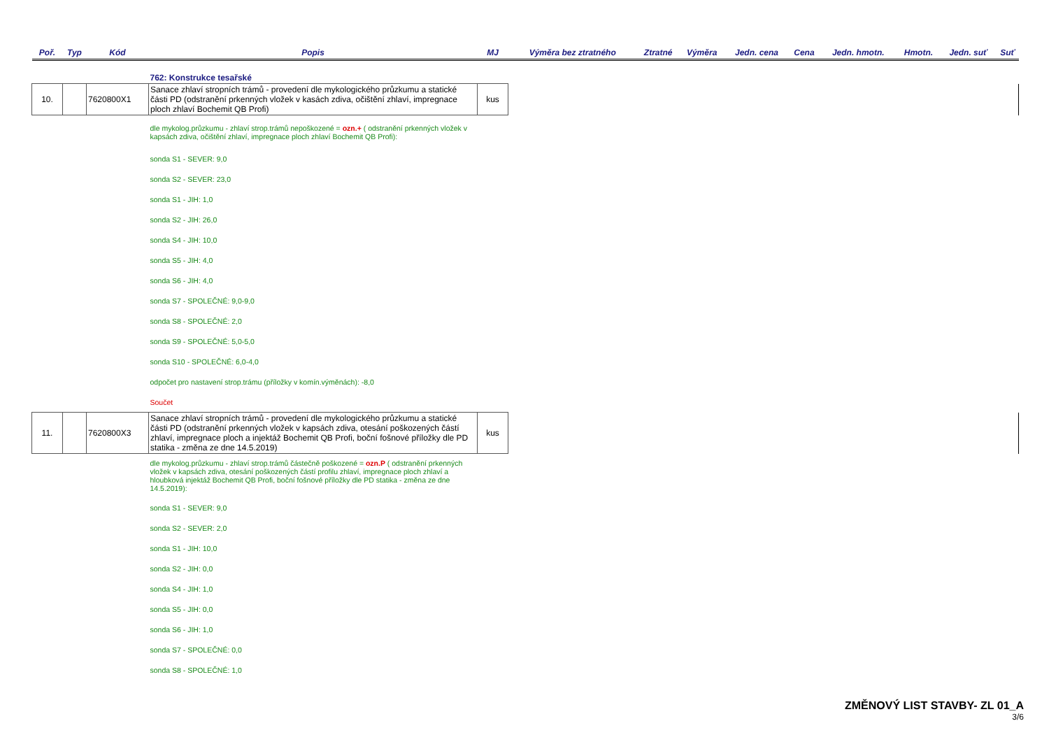| Poř. | Typ | Kód | Popis | MJ | Výměra bez ztratného | Ztratné | Výměra | Jedn. cena | Cena | Jedn. hmotn. | Hmotn. | Jedn. suť | Suť |
| --- | --- | --- | --- | --- | --- | --- | --- | --- | --- | --- | --- | --- | --- |
| | | | 762: Konstrukce tesařské | | | | | | | | | | |
| 10. | | 7620800X1 | Sanace zhlaví stropních trámů - provedení dle mykologického průzkumu a statické části PD (odstranění prkenných vložek v kasách zdiva, očištění zhlaví, impregnace ploch zhlaví Bochemit QB Profi) | kus | | | | | | | | | |
| | | | dle mykolog.průzkumu - zhlaví strop.trámů nepoškozené = ozn.+ ( odstranění prkenných vložek v kapsách zdiva, očištění zhlaví, impregnace ploch zhlaví Bochemit QB Profi): | | | | | | | | | | |
| | | | sonda S1 - SEVER: 9,0 | | | | | | | | | | |
| | | | sonda S2 - SEVER: 23,0 | | | | | | | | | | |
| | | | sonda S1 - JIH: 1,0 | | | | | | | | | | |
| | | | sonda S2 - JIH: 26,0 | | | | | | | | | | |
| | | | sonda S4 - JIH: 10,0 | | | | | | | | | | |
| | | | sonda S5 - JIH: 4,0 | | | | | | | | | | |
| | | | sonda S6 - JIH: 4,0 | | | | | | | | | | |
| | | | sonda S7 - SPOLEČNÉ: 9,0-9,0 | | | | | | | | | | |
| | | | sonda S8 - SPOLEČNÉ: 2,0 | | | | | | | | | | |
| | | | sonda S9 - SPOLEČNÉ: 5,0-5,0 | | | | | | | | | | |
| | | | sonda S10 - SPOLEČNÉ: 6,0-4,0 | | | | | | | | | | |
| | | | odpočet pro nastavení strop.trámu (příložky v komín.výměnách): -8,0 | | | | | | | | | | |
| | | | Součet | | | | | | | | | | |
| 11. | | 7620800X3 | Sanace zhlaví stropních trámů - provedení dle mykologického průzkumu a statické části PD (odstranění prkenných vložek v kapsách zdiva, otesání poškozených částí zhlaví, impregnace ploch a injektáž Bochemit QB Profi, boční fošnové příložky dle PD statika - změna ze dne 14.5.2019) | kus | | | | | | | | | |
| | | | dle mykolog.průzkumu - zhlaví strop.trámů částečně poškozené = ozn.P ( odstranění prkenných vložek v kapsách zdiva, otesání poškozených částí profilu zhlaví, impregnace ploch zhlaví a hloubková injektáž Bochemit QB Profi, boční fošnové příložky dle PD statika - změna ze dne 14.5.2019): | | | | | | | | | | |
| | | | sonda S1 - SEVER: 9,0 | | | | | | | | | | |
| | | | sonda S2 - SEVER: 2,0 | | | | | | | | | | |
| | | | sonda S1 - JIH: 10,0 | | | | | | | | | | |
| | | | sonda S2 - JIH: 0,0 | | | | | | | | | | |
| | | | sonda S4 - JIH: 1,0 | | | | | | | | | | |
| | | | sonda S5 - JIH: 0,0 | | | | | | | | | | |
| | | | sonda S6 - JIH: 1,0 | | | | | | | | | | |
| | | | sonda S7 - SPOLEČNÉ: 0,0 | | | | | | | | | | |
| | | | sonda S8 - SPOLEČNÉ: 1,0 | | | | | | | | | | |
ZMĚNOVÝ LIST STAVBY- ZL 01_A
3/6